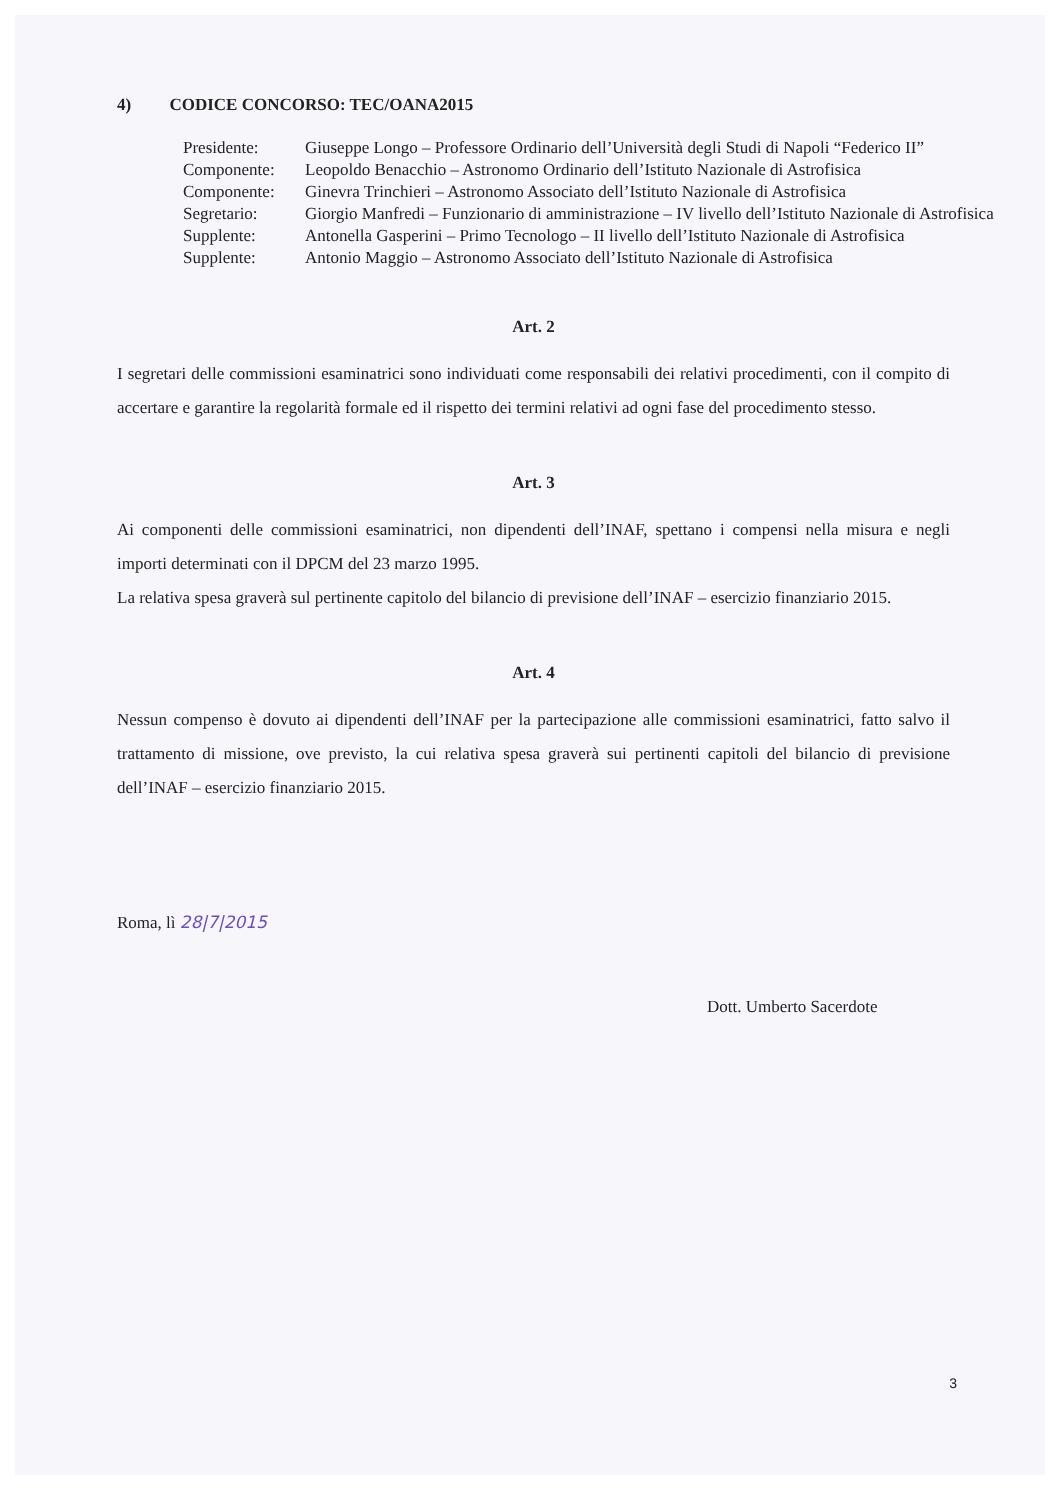4) CODICE CONCORSO: TEC/OANA2015
| Presidente: | Giuseppe Longo – Professore Ordinario dell’Università degli Studi di Napoli “Federico II” |
| Componente: | Leopoldo Benacchio – Astronomo Ordinario dell’Istituto Nazionale di Astrofisica |
| Componente: | Ginevra Trinchieri – Astronomo Associato dell’Istituto Nazionale di Astrofisica |
| Segretario: | Giorgio Manfredi – Funzionario di amministrazione – IV livello dell’Istituto Nazionale di Astrofisica |
| Supplente: | Antonella Gasperini – Primo Tecnologo – II livello dell’Istituto Nazionale di Astrofisica |
| Supplente: | Antonio Maggio – Astronomo Associato dell’Istituto Nazionale di Astrofisica |
Art. 2
I segretari delle commissioni esaminatrici sono individuati come responsabili dei relativi procedimenti, con il compito di accertare e garantire la regolarità formale ed il rispetto dei termini relativi ad ogni fase del procedimento stesso.
Art. 3
Ai componenti delle commissioni esaminatrici, non dipendenti dell’INAF, spettano i compensi nella misura e negli importi determinati con il DPCM del 23 marzo 1995.
La relativa spesa graverà sul pertinente capitolo del bilancio di previsione dell’INAF – esercizio finanziario 2015.
Art. 4
Nessun compenso è dovuto ai dipendenti dell’INAF per la partecipazione alle commissioni esaminatrici, fatto salvo il trattamento di missione, ove previsto, la cui relativa spesa graverà sui pertinenti capitoli del bilancio di previsione dell’INAF – esercizio finanziario 2015.
Roma, lì 28|7|2015
Dott. Umberto Sacerdote
3